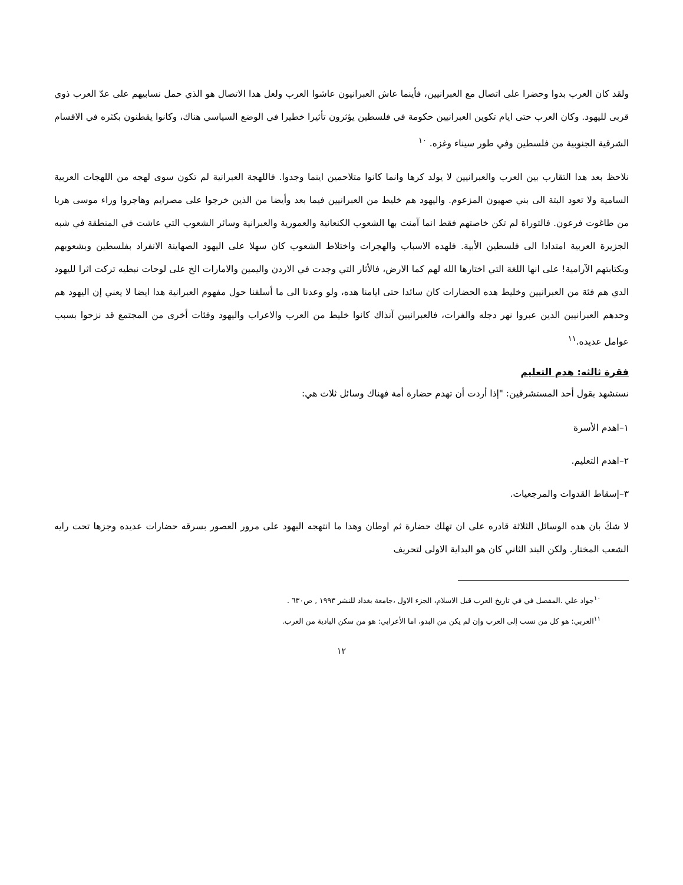ولقد كان العرب بدوا وحضرا على اتصال مع العبرانيين، فأينما عاش العبرانيون عاشوا العرب ولعل هدا الاتصال هو الذي حمل نسابيهم على عدّ العرب ذوي قربى لليهود. وكان العرب حتى ايام تكوين العبرانيين حكومة في فلسطين يؤثرون تأثيرا خطيرا في الوضع السياسي هناك، وكانوا يقطنون بكثره في الاقسام الشرقية الجنوبية من فلسطين وفي طور سيناء وغزه. <sup>١٠</sup>
نلاحظ بعد هدا التقارب بين العرب والعبرانيين لا يولد كرها وانما كانوا متلاحمين اينما وجدوا. فاللهجة العبرانية لم تكون سوى لهجه من اللهجات العربية السامية ولا تعود البتة الى بني صهيون المزعوم. واليهود هم خليط من العبرانيين فيما بعد وأيضا من الذين خرجوا على مصرايم وهاجروا وراء موسى هربا من طاغوت فرعون. فالتوراة لم تكن خاصتهم فقط انما آمنت بها الشعوب الكنعانية والعمورية والعبرانية وسائر الشعوب التي عاشت في المنطقة في شبه الجزيرة العربية امتدادا الى فلسطين الأبية. فلهده الاسباب والهجرات واختلاط الشعوب كان سهلا على اليهود الصهاينة الانفراد بفلسطين وبشعوبهم وبكتابتهم الآرامية! على انها اللغة التي اختارها الله لهم كما الارض، فالأثار التي وجدت في الاردن واليمين والامارات الخ على لوحات نبطيه تركت اثرا لليهود الدي هم فئة من العبرانيين وخليط هده الحضارات كان سائدا حتى ايامنا هده، ولو وعدنا الى ما أسلفنا حول مفهوم العبرانية هدا ايضا لا يعني إن اليهود هم وحدهم العبرانيين الدين عبروا نهر دجله والفرات، فالعبرانيين آنذاك كانوا خليط من العرب والاعراب واليهود وفئات أخرى من المجتمع قد نزحوا بسبب عوامل عديده.<sup>١١</sup>
فقرة ثالثه: هدم التعليم
نستشهد بقول أحد المستشرقين: "إذا أردت أن تهدم حضارة أمة فهناك وسائل ثلاث هي:
١–اهدم الأسرة
٢–اهدم التعليم.
٣–إسقاط القدوات والمرجعيات.
لا شكَ بان هده الوسائل الثلاثة قادره على ان تهلك حضارة ثم اوطان وهدا ما انتهجه اليهود على مرور العصور بسرقه حضارات عديده وجزها تحت رايه الشعب المختار. ولكن البند الثاني كان هو البداية الاولى لتحريف
<sup>١٠</sup> جواد علي .المفصل في في تاريخ العرب قبل الاسلام، الجزء الاول ،جامعة بغداد للنشر ١٩٩٣ , ص٦٣٠ .
<sup>١١</sup> العربي: هو كل من نسب إلى العرب وإن لم يكن من البدو، اما الأعرابي: هو من سكن البادية من العرب.
١٢